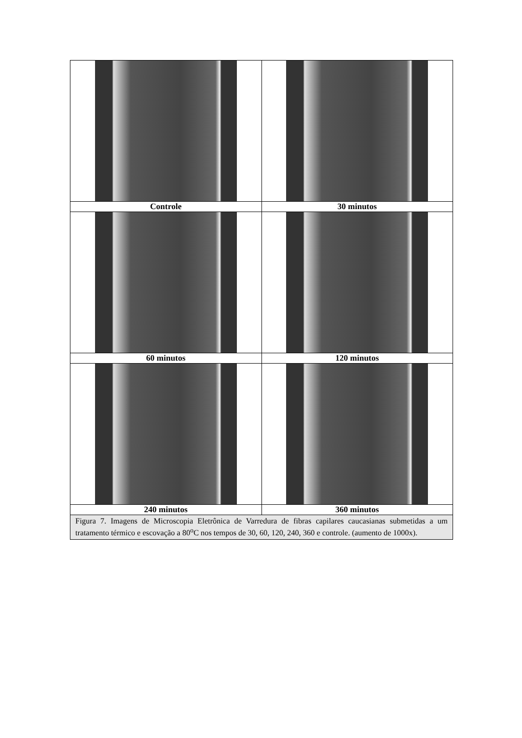| Controle | 30 minutos |
| 60 minutos | 120 minutos |
| 240 minutos | 360 minutos |
| Figura 7. Imagens de Microscopia Eletrônica de Varredura de fibras capilares caucasianas submetidas a um tratamento térmico e escovação a 80<sup>o</sup>C nos tempos de 30, 60, 120, 240, 360 e controle. (aumento de 1000x). | |